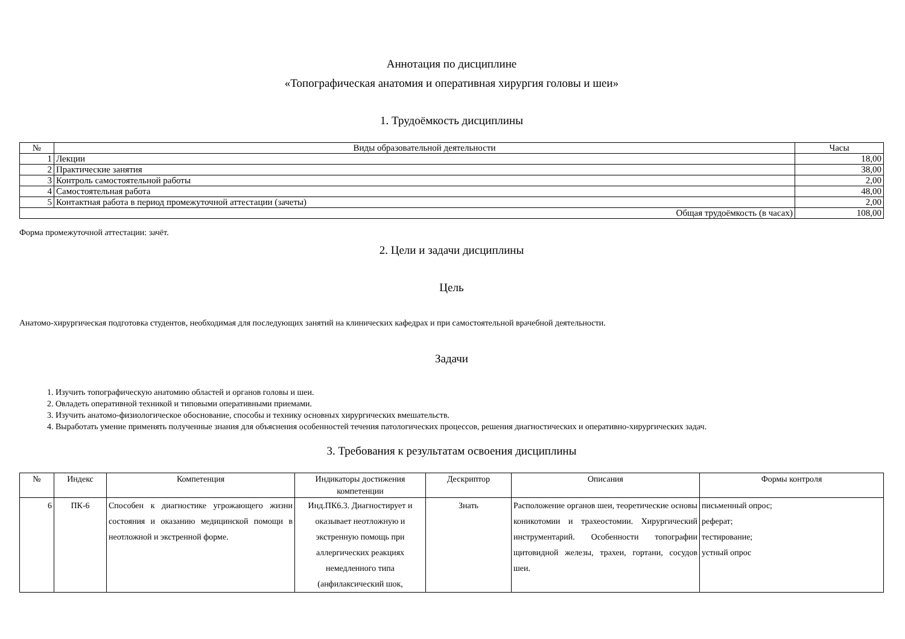Аннотация по дисциплине
«Топографическая анатомия и оперативная хирургия головы и шеи»
1. Трудоёмкость дисциплины
| № | Виды образовательной деятельности | Часы |
| --- | --- | --- |
| 1 | Лекции | 18,00 |
| 2 | Практические занятия | 38,00 |
| 3 | Контроль самостоятельной работы | 2,00 |
| 4 | Самостоятельная работа | 48,00 |
| 5 | Контактная работа в период промежуточной аттестации (зачеты) | 2,00 |
| Общая трудоёмкость (в часах) | | 108,00 |
Форма промежуточной аттестации: зачёт.
2. Цели и задачи дисциплины
Цель
Анатомо-хирургическая подготовка студентов, необходимая для последующих занятий на клинических кафедрах и при самостоятельной врачебной деятельности.
Задачи
1. Изучить топографическую анатомию областей и органов головы и шеи.
2. Овладеть оперативной техникой и типовыми оперативными приемами.
3. Изучить анатомо-физиологическое обоснование, способы и технику основных хирургических вмешательств.
4. Выработать умение применять полученные знания для объяснения особенностей течения патологических процессов, решения диагностических и оперативно-хирургических задач.
3. Требования к результатам освоения дисциплины
| № | Индекс | Компетенция | Индикаторы достижения компетенции | Дескриптор | Описания | Формы контроля |
| --- | --- | --- | --- | --- | --- | --- |
| 6 | ПК-6 | Способен к диагностике угрожающего жизни состояния и оказанию медицинской помощи в неотложной и экстренной форме. | Инд.ПК6.3. Диагностирует и оказывает неотложную и экстренную помощь при аллергических реакциях немедленного типа (анфилаксический шок, | Знать | Расположение органов шеи, теоретические основы коникотомии и трахеостомии. Хирургический инструментарий. Особенности топографии щитовидной железы, трахеи, гортани, сосудов шеи. | письменный опрос; реферат; тестирование; устный опрос |